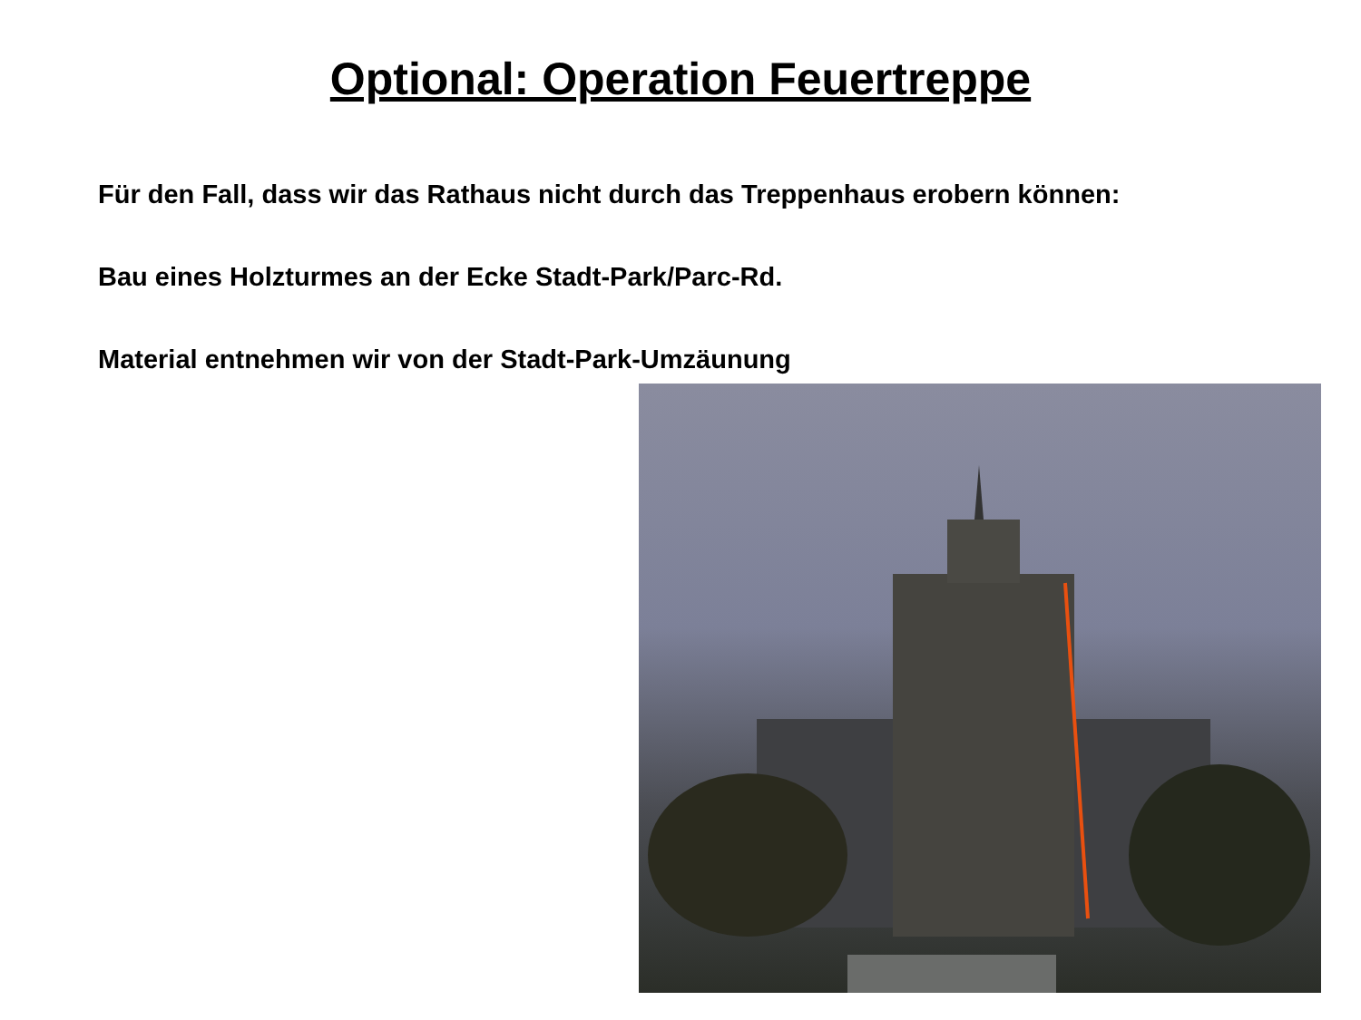Optional: Operation Feuertreppe
Für den Fall, dass wir das Rathaus nicht durch das Treppenhaus erobern können:
Bau eines Holzturmes an der Ecke Stadt-Park/Parc-Rd.
Material entnehmen wir von der Stadt-Park-Umzäunung